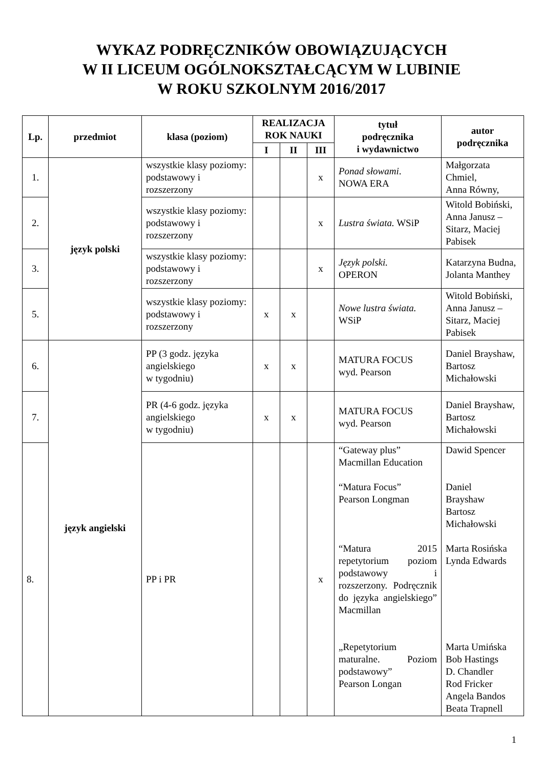WYKAZ PODRĘCZNIKÓW OBOWIĄZUJĄCYCH
W II LICEUM OGÓLNOKSZTAŁCĄCYM W LUBINIE
W ROKU SZKOLNYM 2016/2017
| Lp. | przedmiot | klasa (poziom) | REALIZACJA ROK NAUKI | | | tytuł podręcznika i wydawnictwo | autor podręcznika |
| --- | --- | --- | --- | --- | --- | --- | --- |
| | | | I | II | III | | |
| 1. | język polski | wszystkie klasy poziomy: podstawowy i rozszerzony | | | x | Ponad słowami . NOWA ERA | Małgorzata Chmiel, Anna Równy, |
| 2. | | wszystkie klasy poziomy: podstawowy i rozszerzony | | | x | Lustra świata. WSiP | Witold Bobiński, Anna Janusz – Sitarz, Maciej Pabisek |
| 3. | | wszystkie klasy poziomy: podstawowy i rozszerzony | | | x | Język polski. OPERON | Katarzyna Budna, Jolanta Manthey |
| 5. | | wszystkie klasy poziomy: podstawowy i rozszerzony | x | x | | Nowe lustra świata. WSiP | Witold Bobiński, Anna Janusz – Sitarz, Maciej Pabisek |
| 6. | język angielski | PP (3 godz. języka angielskiego w tygodniu) | x | x | | MATURA FOCUS wyd. Pearson | Daniel Brayshaw, Bartosz Michałowski |
| 7. | | PR (4-6 godz. języka angielskiego w tygodniu) | x | x | | MATURA FOCUS wyd. Pearson | Daniel Brayshaw, Bartosz Michałowski |
| 8. | | PP i PR | | | x | “Gateway plus” Macmillan Education “Matura Focus” Pearson Longman “Matura 2015 repetytorium poziom podstawowy i rozszerzony. Podręcznik do języka angielskiego” Macmillan „Repetytorium maturalne. Poziom podstawowy” Pearson Longan | Dawid Spencer Daniel Brayshaw Bartosz Michałowski Marta Rosińska Lynda Edwards Marta Umińska Bob Hastings D. Chandler Rod Fricker Angela Bandos Beata Trapnell |
1